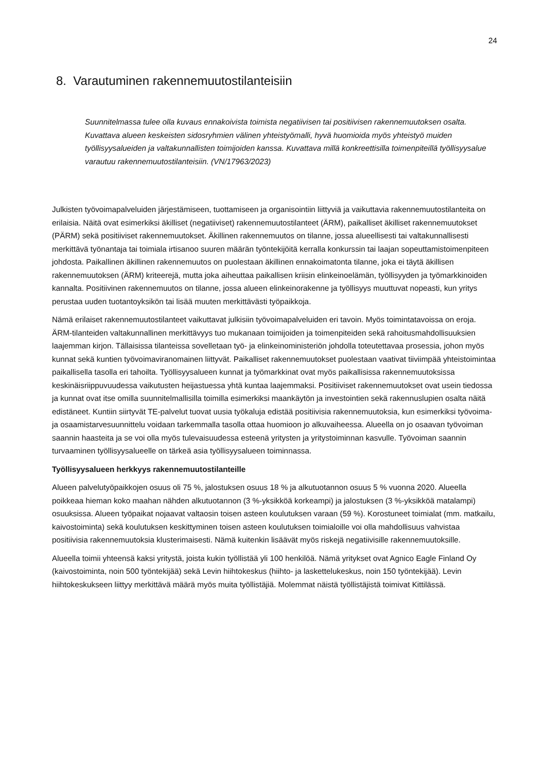24
8. Varautuminen rakennemuutostilanteisiin
Suunnitelmassa tulee olla kuvaus ennakoivista toimista negatiivisen tai positiivisen rakennemuutoksen osalta. Kuvattava alueen keskeisten sidosryhmien välinen yhteistyömalli, hyvä huomioida myös yhteistyö muiden työllisyysalueiden ja valtakunnallisten toimijoiden kanssa. Kuvattava millä konkreettisilla toimenpiteillä työllisyysalue varautuu rakennemuutostilanteisiin. (VN/17963/2023)
Julkisten työvoimapalveluiden järjestämiseen, tuottamiseen ja organisointiin liittyviä ja vaikuttavia rakennemuutostilanteita on erilaisia. Näitä ovat esimerkiksi äkilliset (negatiiviset) rakennemuutostilanteet (ÄRM), paikalliset äkilliset rakennemuutokset (PÄRM) sekä positiiviset rakennemuutokset. Äkillinen rakennemuutos on tilanne, jossa alueellisesti tai valtakunnallisesti merkittävä työnantaja tai toimiala irtisanoo suuren määrän työntekijöitä kerralla konkurssin tai laajan sopeuttamistoimenpiteen johdosta. Paikallinen äkillinen rakennemuutos on puolestaan äkillinen ennakoimatonta tilanne, joka ei täytä äkillisen rakennemuutoksen (ÄRM) kriteerejä, mutta joka aiheuttaa paikallisen kriisin elinkeinoelämän, työllisyyden ja työmarkkinoiden kannalta. Positiivinen rakennemuutos on tilanne, jossa alueen elinkeinorakenne ja työllisyys muuttuvat nopeasti, kun yritys perustaa uuden tuotantoyksikön tai lisää muuten merkittävästi työpaikkoja.
Nämä erilaiset rakennemuutostilanteet vaikuttavat julkisiin työvoimapalveluiden eri tavoin. Myös toimintatavoissa on eroja. ÄRM-tilanteiden valtakunnallinen merkittävyys tuo mukanaan toimijoiden ja toimenpiteiden sekä rahoitusmahdollisuuksien laajemman kirjon. Tällaisissa tilanteissa sovelletaan työ- ja elinkeinoministeriön johdolla toteutettavaa prosessia, johon myös kunnat sekä kuntien työvoimaviranomainen liittyvät. Paikalliset rakennemuutokset puolestaan vaativat tiiviimpää yhteistoimintaa paikallisella tasolla eri tahoilta. Työllisyysalueen kunnat ja työmarkkinat ovat myös paikallisissa rakennemuutoksissa keskinäisriippuvuudessa vaikutusten heijastuessa yhtä kuntaa laajemmaksi. Positiiviset rakennemuutokset ovat usein tiedossa ja kunnat ovat itse omilla suunnitelmallisilla toimilla esimerkiksi maankäytön ja investointien sekä rakennuslupien osalta näitä edistäneet. Kuntiin siirtyvät TE-palvelut tuovat uusia työkaluja edistää positiivisia rakennemuutoksia, kun esimerkiksi työvoima- ja osaamistarvesuunnittelu voidaan tarkemmalla tasolla ottaa huomioon jo alkuvaiheessa. Alueella on jo osaavan työvoiman saannin haasteita ja se voi olla myös tulevaisuudessa esteenä yritysten ja yritystoiminnan kasvulle. Työvoiman saannin turvaaminen työllisyysalueelle on tärkeä asia työllisyysalueen toiminnassa.
Työllisyysalueen herkkyys rakennemuutostilanteille
Alueen palvelutyöpaikkojen osuus oli 75 %, jalostuksen osuus 18 % ja alkutuotannon osuus 5 % vuonna 2020. Alueella poikkeaa hieman koko maahan nähden alkutuotannon (3 %-yksikköä korkeampi) ja jalostuksen (3 %-yksikköä matalampi) osuuksissa. Alueen työpaikat nojaavat valtaosin toisen asteen koulutuksen varaan (59 %). Korostuneet toimialat (mm. matkailu, kaivostoiminta) sekä koulutuksen keskittyminen toisen asteen koulutuksen toimialoille voi olla mahdollisuus vahvistaa positiivisia rakennemuutoksia klusterimaisesti. Nämä kuitenkin lisäävät myös riskejä negatiivisille rakennemuutoksille.
Alueella toimii yhteensä kaksi yritystä, joista kukin työllistää yli 100 henkilöä. Nämä yritykset ovat Agnico Eagle Finland Oy (kaivostoiminta, noin 500 työntekijää) sekä Levin hiihtokeskus (hiihto- ja laskettelukeskus, noin 150 työntekijää). Levin hiihtokeskukseen liittyy merkittävä määrä myös muita työllistäjiä. Molemmat näistä työllistäjistä toimivat Kittilässä.